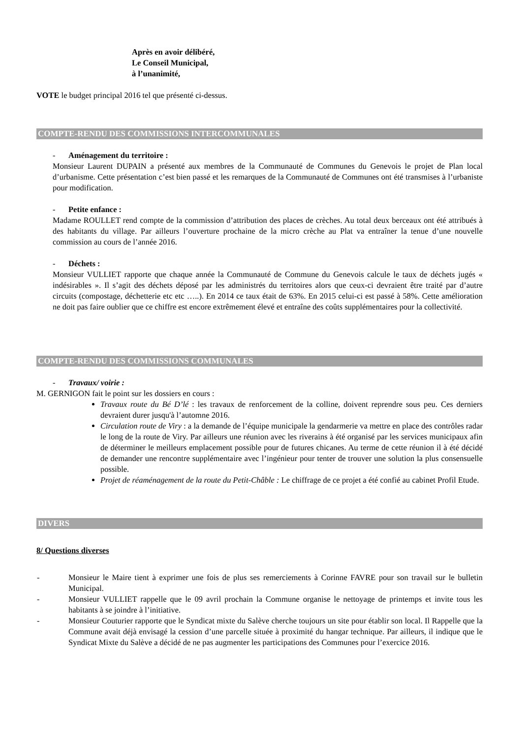Après en avoir délibéré,
Le Conseil Municipal,
à l’unanimité,
VOTE le budget principal 2016 tel que présenté ci-dessus.
COMPTE-RENDU DES COMMISSIONS INTERCOMMUNALES
- Aménagement du territoire :
Monsieur Laurent DUPAIN a présenté aux membres de la Communauté de Communes du Genevois le projet de Plan local d’urbanisme. Cette présentation c’est bien passé et les remarques de la Communauté de Communes ont été transmises à l’urbaniste pour modification.
- Petite enfance :
Madame ROULLET rend compte de la commission d’attribution des places de crèches. Au total deux berceaux ont été attribués à des habitants du village. Par ailleurs l’ouverture prochaine de la micro crèche au Plat va entraîner la tenue d’une nouvelle commission au cours de l’année 2016.
- Déchets :
Monsieur VULLIET rapporte que chaque année la Communauté de Commune du Genevois calcule le taux de déchets jugés « indésirables ». Il s’agit des déchets déposé par les administrés du territoires alors que ceux-ci devraient être traité par d’autre circuits (compostage, déchetterie etc etc …..). En 2014 ce taux était de 63%. En 2015 celui-ci est passé à 58%. Cette amélioration ne doit pas faire oublier que ce chiffre est encore extrêmement élevé et entraîne des coûts supplémentaires pour la collectivité.
COMPTE-RENDU DES COMMISSIONS COMMUNALES
- Travaux/ voirie :
M. GERNIGON fait le point sur les dossiers en cours :
Travaux route du Bé D’lé : les travaux de renforcement de la colline, doivent reprendre sous peu. Ces derniers devraient durer jusqu'à l’automne 2016.
Circulation route de Viry : a la demande de l’équipe municipale la gendarmerie va mettre en place des contrôles radar le long de la route de Viry. Par ailleurs une réunion avec les riverains à été organisé par les services municipaux afin de déterminer le meilleurs emplacement possible pour de futures chicanes. Au terme de cette réunion il à été décidé de demander une rencontre supplémentaire avec l’ingénieur pour tenter de trouver une solution la plus consensuelle possible.
Projet de réaménagement de la route du Petit-Châble : Le chiffrage de ce projet a été confié au cabinet Profil Etude.
DIVERS
8/ Questions diverses
- Monsieur le Maire tient à exprimer une fois de plus ses remerciements à Corinne FAVRE pour son travail sur le bulletin Municipal.
- Monsieur VULLIET rappelle que le 09 avril prochain la Commune organise le nettoyage de printemps et invite tous les habitants à se joindre à l’initiative.
- Monsieur Couturier rapporte que le Syndicat mixte du Salève cherche toujours un site pour établir son local. Il Rappelle que la Commune avait déjà envisagé la cession d’une parcelle située à proximité du hangar technique. Par ailleurs, il indique que le Syndicat Mixte du Salève a décidé de ne pas augmenter les participations des Communes pour l’exercice 2016.